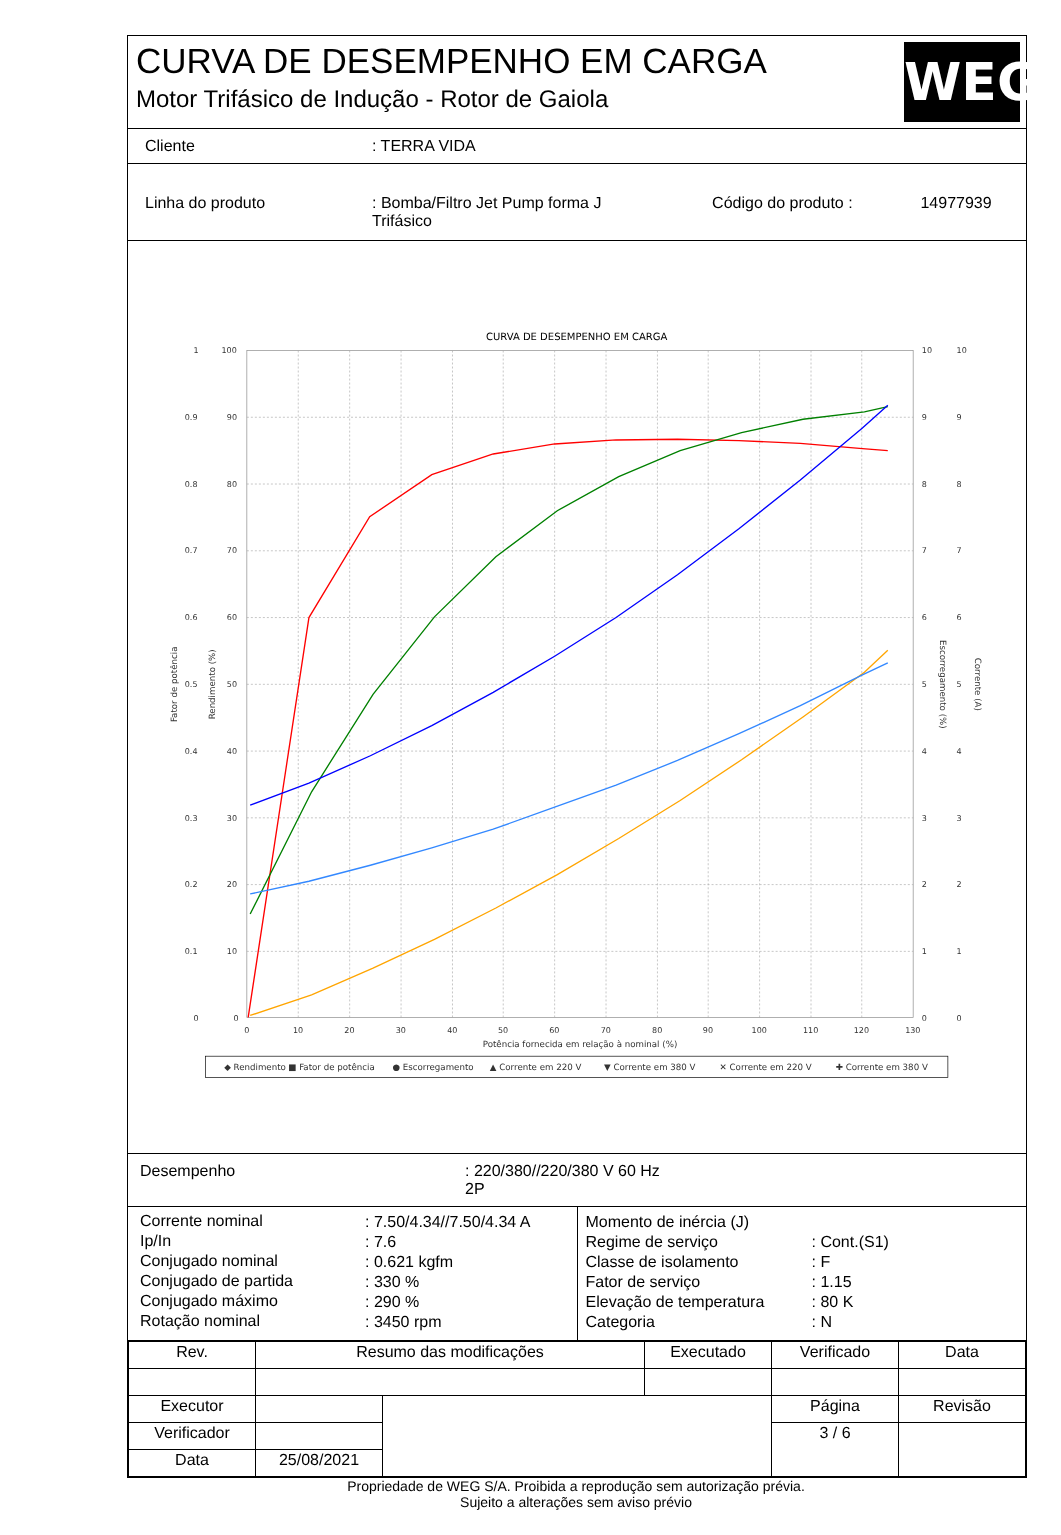CURVA DE DESEMPENHO EM CARGA
Motor Trifásico de Indução - Rotor de Gaiola
WEG
| Cliente | : TERRA VIDA | | |
| Linha do produto | : Bomba/Filtro Jet Pump forma J Trifásico | Código do produto : | 14977939 |
CURVA DE DESEMPENHO EM CARGA
1
0.9
0.8
0.7
0.6
0.5
0.4
0.3
0.2
0.1
0
100
90
80
70
60
50
40
30
20
10
0
10
9
8
7
6
5
4
3
2
1
0
10
9
8
7
6
5
4
3
2
1
0
0
10
20
30
40
50
60
70
80
90
100
110
120
130
Potência fornecida em relação à nominal (%)
Fator de potência
Rendimento (%)
Escorregamento (%)
Corrente (A)
◆ Rendimento
■ Fator de potência
● Escorregamento
▲ Corrente em 220 V
▼ Corrente em 380 V
✕ Corrente em 220 V
✚ Corrente em 380 V
| Desempenho | : 220/380//220/380 V 60 Hz 2P |
| / Corrente nominal / : 7.50/4.34//7.50/4.34 A / / Ip/In / : 7.6 / / Conjugado nominal / : 0.621 kgfm / / Conjugado de partida / : 330 % / / Conjugado máximo / : 290 % / / Rotação nominal / : 3450 rpm / | / Momento de inércia (J) / / / Regime de serviço / : Cont.(S1) / / Classe de isolamento / : F / / Fator de serviço / : 1.15 / / Elevação de temperatura / : 80 K / / Categoria / : N / |
| Rev. | Resumo das modificações | | Executado | Verificado | Data |
| Executor | | | | Página | Revisão |
| Verificador | | | | 3 / 6 | |
| Data | 25/08/2021 | | | | |
Propriedade de WEG S/A. Proibida a reprodução sem autorização prévia.
Sujeito a alterações sem aviso prévio